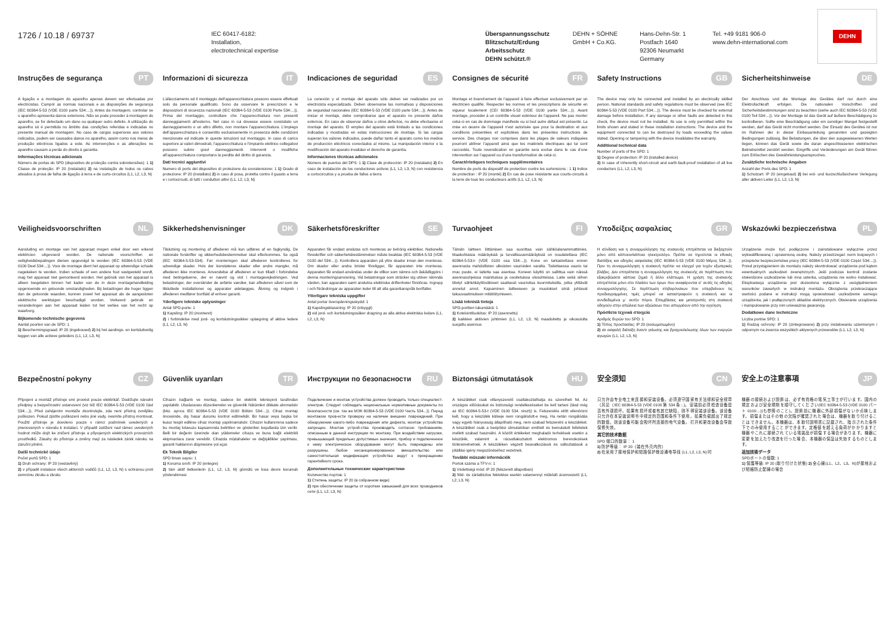1726 / 10.18 / 69737
IEC 60417-6182:
Installation,
electrotechnical expertise
Überspannungsschutz
Blitzschutz/Erdung
Arbeitsschutz
DEHN schützt.®
DEHN + SÖHNE
GmbH + Co.KG.
Hans-Dehn-Str. 1
Postfach 1640
92306 Neumarkt
Germany
Tel. +49 9181 906-0
www.dehn-international.com
DEHN
Instruções de segurança PT
A ligação e a montagem do aparelho apenas devem ser efectuadas por electricistas. Cumprir as normas nacionais e as disposições de segurança (IEC 60364-5-53 (VDE 0100 parte 534:...)). Antes da montagem, controlar se o aparelho apresenta danos exteriores. Não se pode proceder à montagem do aparelho, se for detectado um dano ou qualquer outro defeito. A utilização do aparelho só é permitida no âmbito das condições referidas e indicadas no presente manual de montagem. No caso de cargas superiores aos valores indicados, podem ser causados danos no aparelho, assim como nos meios de produção eléctricos ligados a este. As intervenções e as alterações no aparelho causam a perda do direito à garantia.
Informações técnicas adicionais
Número de portas do SPD (dispositivo de proteção contra sobretensões): 1 1) Classe de proteção: IP 20 (instalado) 2) na instalação de todos os cabos ativados à prova de falha de ligação à terra e de curto-circuitos (L1, L2, L3, N)
Informazioni di sicurezza IT
L’allacciamento ed il montaggio dell’apparecchiatura possono essere effettuati solo da personale qualificato. Sono da osservare le prescrizioni e le disposizioni di sicurezza nazionali (IEC 60364-5-53 (VDE 0100 Parte 534:...)). Prima del montaggio, controllare che l’apparecchiatura non presenti danneggiamenti all’esterno. Nel caso in cui dovesse essere constatato un danneggiamento o un altro difetto, non montare l’apparecchiatura. L’impiego dell’apparecchiatura è consentito esclusivamente in presenza delle condizioni menzionate ed indicate in queste istruzioni sul montaggio. In caso di carico superiore ai valori dimostrati, l’apparecchiatura e l’impianto elettrico collegatovi possono subire gravi danneggiamenti. Interventi o modifiche all’apparecchiatura comportano la perdita del diritto di garanzia.
Dati tecnici aggiuntivi
Numero di ports del dispositivo di protezione da sovratensione: 1 1) Grado di protezione: IP 20 (installato) 2) in caso di posa, protetta contro il guasto a terra e i cortocircuiti, di tutti i conduttori attivi (L1, L2, L3, N)
Indicaciones de seguridad ES
La conexión y el montaje del aparato sólo deben ser realizados por un electricista especializado. Deben observarse las normativas y disposiciones de seguridad nacionales (IEC 60364-5-53 (VDE 0100 parte 534:...)). Antes de iniciar el montaje, debe comprobarse que el aparato no presente daños externos. En caso de observar daños u otros defectos, no debe efectuarse el montaje del aparato. El empleo del aparato está limitado a las condiciones indicadas y mostradas en estas instrucciones de montaje. Si las cargas superan los valores indicados, puede dañar tanto el aparato como los medios de producción eléctricos conectados al mismo. La manipulación interior o la modificación del aparato invalidan el derecho de garantía.
Informaciones técnicas adicionales
Número de puertos del DPS: 1 1) Clase de protección: IP 20 (instalado) 2) En caso de instalación de los conductores activos (L1, L2, L3, N) con resistencia a cortocircuitos y a prueba de fallos a tierra
Consignes de sécurité FR
Montage et branchement de l’appareil à faire effectuer exclusivement par un électricien qualifié. Respecter les normes et les prescriptions de sécurité en vigueur localement (CEI 60364-5-53 (VDE 0100 partie 534:...)). Avant montage, procéder à un contrôle visuel extérieur de l’appareil. Ne pas monter celui-ci en cas de dommage manifeste ou si tout autre défaut est présenté. La mise en œuvre de l’appareil n’est autorisée que pour la destination et aux conditions présentées et explicitées dans les présentes instructions de service. Des charges non comprises dans les plages de valeurs indiquées pourront abîmer l’appareil ainsi que les matériels électriques qui lui sont raccordés. Toute revendication en garantie sera exclue dans le cas d’une intervention sur l’appareil ou d’une transformation de celui-ci.
Caractéristiques techniques supplémentaires
Nombre de ports du dispositif de protection contre les surtensions : 1 1) Indice de protection : IP 20 (monté) 2) En cas de pose résistante aux courts-circuits à la terre de tous les conducteurs actifs (L1, L2, L3, N)
Safety Instructions GB
The device may only be connected and installed by an electrically skilled person. National standards and safety regulations must be observed (see IEC 60364-5-53 (VDE 0100 Part 534:...)). The device must be checked for external damage before installation. If any damage or other faults are detected in this check, the device must not be installed. Its use is only permitted within the limits shown and stated in these installation instructions. The device and the equipment connected to can be destroyed by loads exceeding the values stated. Opening or tampering with the device invalidates the warranty.
Additional technical data
Number of ports of the SPD: 1
1) Degree of protection: IP 20 (installed device)
2) In case of inherently short-circuit and earth-fault-proof installation of all live conductors (L1, L2, L3, N)
Sicherheitshinweise DE
Der Anschluss und die Montage des Gerätes darf nur durch eine Elektrofachkraft erfolgen. Die nationalen Vorschriften und Sicherheitsbestimmungen sind zu beachten (siehe auch IEC 60364-5-53 (VDE 0100 Teil 534:...)). Vor der Montage ist das Gerät auf äußere Beschädigung zu kontrollieren. Sollte eine Beschädigung oder ein sonstiger Mangel festgestellt werden, darf das Gerät nicht montiert werden. Der Einsatz des Gerätes ist nur im Rahmen der in dieser Einbauanleitung genannten und gezeigten Bedingungen zulässig. Bei Belastungen, die über den ausgewiesenen Werten liegen, können das Gerät sowie die daran angeschlossenen elektrischen Betriebsmittel zerstört werden. Eingriffe und Veränderungen am Gerät führen zum Erlöschen des Gewährleistungsanspruches.
Zusätzliche technische Angaben
Anzahl der Ports des SPD: 1
1) Schutzart: IP 20 (eingebaut) 2) bei erd- und kurzschlußsicherer Verlegung aller aktiven Leiter (L1, L2, L3, N)
Veiligheidsvoorschriften NL
Aansluiting en montage van het apparaat mogen enkel door een erkend elektricien uitgevoerd worden. De nationale voorschriften en veiligheidsbepalingen dienen opgevolgd te worden (IEC 60364-5-53 (VDE 0100 Deel 534:...)). Voor de montage dient het apparaat op uitwendige schade nagekeken te worden. Indien schade of een andere fout vastgesteld wordt, mag het apparaat niet gemonteerd worden. Het gebruik van het apparaat is alleen toegelaten binnen het kader van de in deze montagehandleiding opgenoemde en getoonde omstandigheden. Bij belastingen die hoger liggen dan de getoonde waarden, kunnen zowel het apparaat als de aangesloten elektrische werktuigen beschadigd worden. Verkeerd gebruik en veranderingen aan het apparaat leiden tot het verlies van het recht op waarborg.
Bijkomende technische gegevens
Aantal poorten van de SPD: 1
1) Beschermingsgraad: IP 20 (ingebouwd) 2) bij het aardings- en kortsluitveilig leggen van alle actieve geleiders (L1, L2, L3, N)
Sikkerhedshenvisninger DK
Tilslutning og montering af aflederen må kun udføres af en fagkyndig. De nationale forskrifter og sikkerhedsbestemmelser skal efterkommes. Se også (IEC 60364-5-53-534). Før monteringen skal aflederen kontrolleres for udvendige skader. Hvis der konstateres skader eller andre mangler, må aflederen ikke monteres. Anvendelse af aflederen er kun tilladt i forbindelse med betingelserne, der er nævnt og vist i montagevejledningen. Ved belastninger, der overskrider de anførte værdier, kan aflederen såvel som de tilsluttede installationer og apparater ødelægges. Åbning og indgreb i aflederen medfører bortfald af enhver garanti.
Yderligere tekniske oplysninger
Antal SPD-porte: 1
1) Kapsling: IP 20 (monteret)
2) i forbindelse med jord- og kortslutningssikker oplægning af aktive ledere (L1, L2, L3, N)
Säkerhetsföreskrifter SE
Apparaten får endast anslutas och monteras av behörig elektriker. Nationella föreskrifter och säkerhetsbestämmelser måste beaktas (IEC 60364-5-53 (VDE 0100 del 534:...)). Kontrollera apparaten på yttre skador innan den monteras. Om skador eller andra brister föreligger, får apparaten inte monteras. Apparaten får endast användas under de villkor som nämns och åskådliggörs i denna monteringsanvisning. Vid belastningar som sträcker sig utöver nämnda värden, kan apparaten samt anslutna elektriska driftenheter förstöras. Ingrepp i och förändringar av apparaten leder till att alla garantianspråk bortfaller.
Ytterligare tekniska uppgifter
Antal portar överspänningsskydd: 1
1) Kapslingsklassning: IP 20 (inbyggt)
2) vid jord- och kortslutningssäker dragning av alla aktiva elektriska ledare (L1, L2, L3, N)
Turvaohjeet FI
Tämän laitteen liittämisen saa suorittaa vain sähköalanammattimies. Maakohtaisia määräyksiä ja turvallisuusmääräyksiä on noudatettava (IEC 60364-5-53:n (VDE 0100 osa 534:...)). Kone on tarkastettava ennen asennusta mahdollisten ulkoisten vaurioiden varalta. Todettaessa vaurio tai muu puute, ei laitetta saa asentaa. Koneen käyttö on sallittua vain näissä asennusohjeissa mainituissa ja osoitetuissa olosuhteissa. Laite sekä siihen liitetyt sähkökäyttövälineet saattavat vaurioitua kuormituksilla, jotka ylittävät annetut arvot. Kajoaminen laitteeseen ja muutokset siinä johtavat takuuvaatimuksen mitätöitymiseen.
Lisää teknisiä tietoja
SPD-porttien lukumäärä: 1
1) Kotelointiluokitus: IP 20 (asennettu)
2) kaikkien aktiivien johtimien (L1, L2, L3, N) maadoitettu ja oikosululta suojattu asennus
Υποδείξεις ασφαλείας GR
Η σύνδεση και η συναρμολόγηση της συσκευής επιτρέπεται να διεξαχτούν μόνο από κάποιον/κάποια ηλεκτρολόγο. Πρέπει να τηρούνται οι εθνικές διατάξεις και οδηγίες ασφαλείας (IEC 60364-5-53 (VDE 0100 Μέρος 534:..)). Πριν τη συναρμολόγηση η συσκευή πρέπει να ελεγχεί για τυχόν εξωτερικές βλάβες. Δεν επιτρέπεται η συναρμολόγηση της συσκευής σε περίπτωση που εξακριβώσετε κάποια ζημιά ή άλλο ελάττωμα. Η χρήση της συσκευής επιτρέπεται μόνο στο πλαίσιο των όρων που αναφέρονται σ᾽ αυτές τις οδηγίες συναρμολόγησης. Σε περίπτωση επιβαρύνσεων που υπερβαίνουν τις προδιαγραμμένες τιμές μπορεί να καταστραφούν η συσκευή και οι συνδεδεμένοι μ᾽ αυτήν πόροι. Επεμβάσεις και μετατροπές στη συσκευή οδηγούν στην απώλεια των αξιώσεων που απορρέουν από την εγγύηση.
Πρόσθετα τεχνικά στοιχεία
Αριθμός θυρών του SPD: 1
1) Τύπος προστασίας: IP 20 (ενσωματωμένο)
2) σε ασφαλή διάταξη έναντι γείωσης και βραχυκύκλωσης όλων των ενεργών αγωγών (L1, L2, L3, N)
Wskazówki bezpieczeństwa PL
Urządzenie może być podłączone i zainstalowane wyłącznie przez wykwalifikowaną i uprawnioną osobę. Należy przestrzegać norm krajowych i przepisów bezpieczeństwa pracy (IEC 60364-5-53 (VDE 0100 Część 534:...)). Przed przystąpieniem do montażu należy skontrolować urządzenie pod kątem ewentualnych uszkodzeń zewnętrznych. Jeśli podczas kontroli zostanie stwierdzone uszkodzenie lub inna usterka, urządzenia nie wolno instalować. Eksploatacja urządzenia jest dozwolona wyłącznie z uwzględnieniem warunków zawartych w instrukcji montażu. Obciążenia przekraczające wartości podane w instrukcji mogą spowodować uszkodzenie samego urządzenia, jak i podłączonych układów elektrycznych. Otwieranie urządzenia i manipulowanie przy nim unieważnia gwarancję.
Dodatkowe dane techniczne
Liczba portów SPD: 1
1) Rodzaj ochrony: IP 20 (zintegrowane) 2) przy instalowaniu uziemionym i odpornym na zwarcia wszystkich aktywnych przewodów (L1, L2, L3, N)
Bezpečnostní pokyny CZ
Připojení a montáž přístroje smí provést pouze elektrikář. Dodržujte národní předpisy a bezpečnostní ustanovení (viz též IEC 60364-5-53 (VDE 0100 část 534:...)). Před zahájením montáže zkontrolujte, zda není přístroj zvnějšku poškozen. Pokud zjistíte poškození nebo jiné vady, nesmíte přístroj montovat. Použití přístroje je dovoleno pouze v rámci podmínek uvedených a jmenovaných v návodu k instalaci. V případě zatížení nad rámec uvedených hodnot může dojít ke zničení přístroje a připojených elektrických provozních prostředků. Zásahy do přístroje a změny mají za následek zánik nároku na záruční plnění.
Další technické údaje
Počet portů SPD: 1
1) Druh ochrany: IP 20 (vestavěný)
2) v případě instalace všech aktivních vodičů (L1, L2, L3, N) s ochranou proti zemnímu zkratu a zkratu
Güvenlik uyarıları TR
Cihazın bağlantı ve montajı, sadece bir elektrik teknisyeni tarafından yapılabilir. Uluslararası düzenlemeler ve güvenlik hükümleri dikkate alınmalıdır (bkz. ayrıca IEC 60364-5-53 (VDE 0100 Bölüm 534:...)). Cihaz montajı öncesinde, dış hasar durumu kontrol edilmelidir. Bir hasar veya başka bir kusur tespit edilirse cihaz montajı yapılmamalıdır. Cihazın kullanımına sadece bu montaj kılavuzu kapsamında belirtilen ve gösterilen koşullarda izin verilir. Belli bir değerin üzerinde olan yüklemeler cihaza ve buna bağlı elektrikli ekipmanlara zarar verebilir. Cihazda müdahaleler ve değişiklikler yapılması, garanti haklarının düşmesine yol açar.
Ek Teknik Bilgiler
SPD liman sayısı: 1
1) Koruma sınıfı: IP 20 (entegre)
2) tüm aktif iletkenlerin (L1, L2, L3, N) gömülü ve kısa devre korumalı yönlendirmesi
Инструкции по безопасности RU
Подключение и монтаж устройства должен проводить только специалист-электрик. Следует соблюдать национальные нормативные документы по безопасности (см. так же МЭК 60364-5-53 (VDE 0100 Часть 534...)). Перед монтажом пров-ести проверку на наличие внешних повреждений. При обнаружении какого-либо повреждения или дефекта, монтаж устройства запрещен. Монтаж устрой-ства производить согласно требованиям, описанным в данной инструкции по монтажу. При воздействии нагрузки, превышающей предельно допустимые значения, прибор и подключенное к нему электрическое оборудование могут быть повреждены или разрушены. Любое несанкционированное вмешательство или самостоятельная модификация устройства ведут к прекращению гарантийного срока.
Дополнительные технические характеристики
Количество портов: 1
1) Степень защиты: IP 20 (в собранном виде)
2) при обеспечении защиты от коротких замыканий для всех проводников сети (L1, L2, L3, N)
Biztonsági útmutatások HU
A készüléket csak villanyszerelő csatlakoztathatja és szerelheti fel. Az országos előírásokat és biztonsági rendelkezéseket be kell tartani (lásd még az IEC 60364-5-53-t (VDE 0100 534. részt)) is. Felszerelés előtt ellenőrizni kell, hogy a készülék külseje nem rongálódott-e meg. Ha netán rongálódás vagy egyéb hiányosság állapítható meg, nem szabad felszerelni a készüléket. A készüléket csak a beépítési útmutatóban említett és bemutatott feltételek mellett szabad használni. A közölt értékeket meghaladó terhelések esetén a készülék, valamint a rácsatlakoztatott elektromos berendezések tönkremehetnek. A készüléken végzett beavatkozások és változtatások a jótállási igény megszűnéséhez vezetnek.
További műszaki információk
Portok száma a TFV-n: 1
1) Védettségi mód: IP 20 (felszerelt állapotban)
2) föld- és zárlatbiztos fektetése esetén valamennyi működő áramvezető (L1, L2, L3, N)
安全须知 CN
只允许由专业电工来连接和安装设备。必须遵守国家有关法规和安全规章（另见（IEC 60364-5-53 (VDE 0100 第 534 条:..)。安装前必须检查设备是否有外观损坏。如果有损坏或者有其它缺陷，则不得安装该设备。该设备只允许在本安装说明书中规定的范围和条件下使用。如果负载超出了规定的数值，则该设备可能会毁坏所连接的电气设备。打开和更改设备会导致保修失效。
其它的技术数据
SPD 端口的数量： 1
1) 防护等级： IP 20（装在外壳内的）
2) 在采用了接地保护和短路保护敷设通电导线 (L1, L2, L3, N) 时
安全上の注意事項 JP
機器の接続および設置は、必ず有資格の電気工事士が行います。国内の規定および安全規制を順守してください(IEC 60364-5-53 (VDE 0100 パート 0100:...))も参照のこと)。設置前に機器に外部損傷がないか点検します。損傷またはその他の欠陥が確認された場合は、機器を取り付けることはできません。本機器は、本取付説明書に記載され、指示された条件下でのみ使用することができます。定格値を超える負荷がかかりますと機器やこれに接続されている電装品が損傷する場合があります。機器に変更を加えたり改造を行った場合、本機器の保証は失効するものとします。
追加技術データ
SPDポートの個数: 1
1) 保護等級: IP 20 (取り付けた状態) 2) 全心線(L1、L2、L3、N)が接地および短絡防止配線の場合